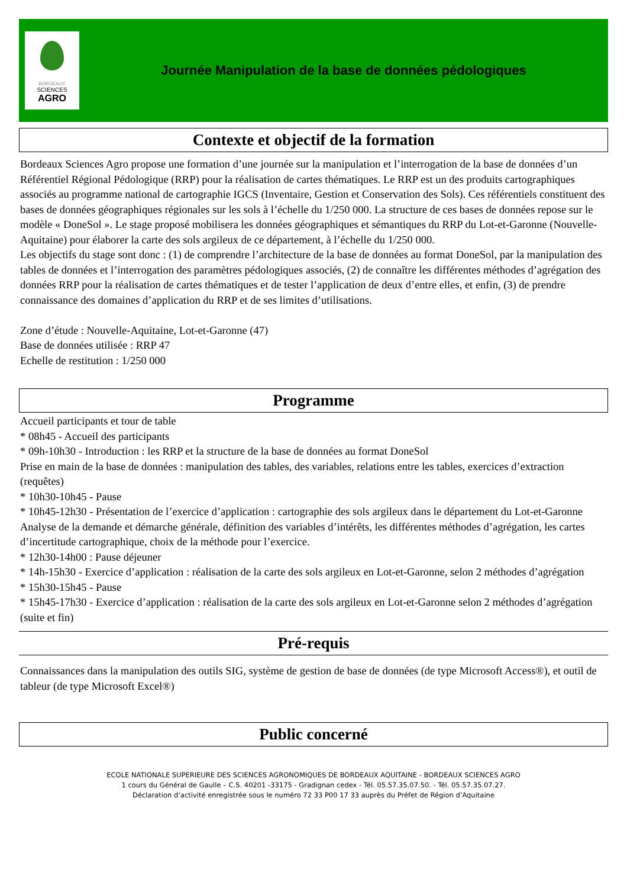BORDEAUX
SCIENCES
AGRO
Journée Manipulation de la base de données pédologiques
Contexte et objectif de la formation
Bordeaux Sciences Agro propose une formation d’une journée sur la manipulation et l’interrogation de la base de données d’un Référentiel Régional Pédologique (RRP) pour la réalisation de cartes thématiques. Le RRP est un des produits cartographiques associés au programme national de cartographie IGCS (Inventaire, Gestion et Conservation des Sols). Ces référentiels constituent des bases de données géographiques régionales sur les sols à l’échelle du 1/250 000. La structure de ces bases de données repose sur le modèle « DoneSol ». Le stage proposé mobilisera les données géographiques et sémantiques du RRP du Lot-et-Garonne (Nouvelle-Aquitaine) pour élaborer la carte des sols argileux de ce département, à l’échelle du 1/250 000.
Les objectifs du stage sont donc : (1) de comprendre l’architecture de la base de données au format DoneSol, par la manipulation des tables de données et l’interrogation des paramètres pédologiques associés, (2) de connaître les différentes méthodes d’agrégation des données RRP pour la réalisation de cartes thématiques et de tester l’application de deux d’entre elles, et enfin, (3) de prendre connaissance des domaines d’application du RRP et de ses limites d’utilisations.
Zone d’étude : Nouvelle-Aquitaine, Lot-et-Garonne (47)
Base de données utilisée : RRP 47
Echelle de restitution : 1/250 000
Programme
Accueil participants et tour de table
* 08h45 - Accueil des participants
* 09h-10h30 - Introduction : les RRP et la structure de la base de données au format DoneSol
Prise en main de la base de données : manipulation des tables, des variables, relations entre les tables, exercices d’extraction (requêtes)
* 10h30-10h45 - Pause
* 10h45-12h30 - Présentation de l’exercice d’application : cartographie des sols argileux dans le département du Lot-et-Garonne
Analyse de la demande et démarche générale, définition des variables d’intérêts, les différentes méthodes d’agrégation, les cartes d’incertitude cartographique, choix de la méthode pour l’exercice.
* 12h30-14h00 : Pause déjeuner
* 14h-15h30 - Exercice d’application : réalisation de la carte des sols argileux en Lot-et-Garonne, selon 2 méthodes d’agrégation
* 15h30-15h45 - Pause
* 15h45-17h30 - Exercice d’application : réalisation de la carte des sols argileux en Lot-et-Garonne selon 2 méthodes d’agrégation (suite et fin)
Pré-requis
Connaissances dans la manipulation des outils SIG, système de gestion de base de données (de type Microsoft Access®), et outil de tableur (de type Microsoft Excel®)
Public concerné
ECOLE NATIONALE SUPERIEURE DES SCIENCES AGRONOMIQUES DE BORDEAUX AQUITAINE - BORDEAUX SCIENCES AGRO
1 cours du Général de Gaulle – C.S. 40201 -33175 - Gradignan cedex - Tél. 05.57.35.07.50. - Tél. 05.57.35.07.27.
Déclaration d’activité enregistrée sous le numéro 72 33 P00 17 33 auprès du Préfet de Région d’Aquitaine